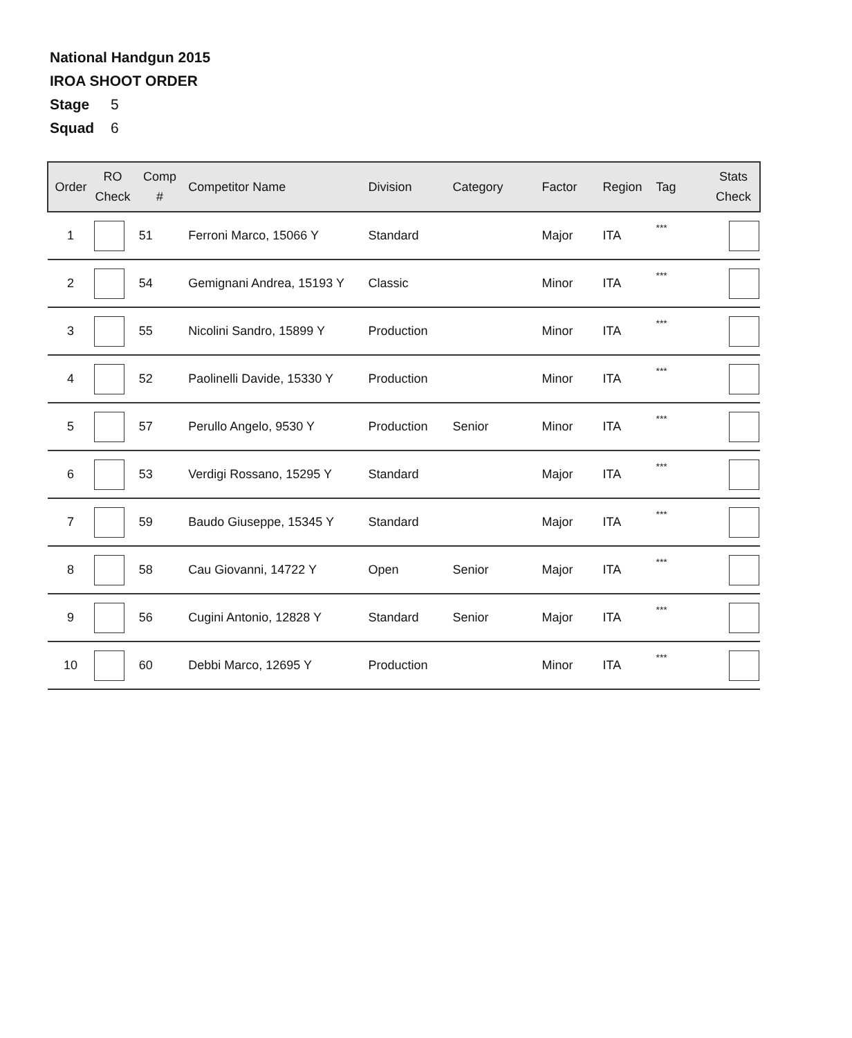National Handgun 2015
IROA SHOOT ORDER
Stage 5
Squad 6
| Order | RO Check | Comp # | Competitor Name | Division | Category | Factor | Region | Tag | Stats Check |
| --- | --- | --- | --- | --- | --- | --- | --- | --- | --- |
| 1 | | 51 | Ferroni Marco, 15066 Y | Standard | | Major | ITA | *** | |
| 2 | | 54 | Gemignani Andrea, 15193 Y | Classic | | Minor | ITA | *** | |
| 3 | | 55 | Nicolini Sandro, 15899 Y | Production | | Minor | ITA | *** | |
| 4 | | 52 | Paolinelli Davide, 15330 Y | Production | | Minor | ITA | *** | |
| 5 | | 57 | Perullo Angelo, 9530 Y | Production | Senior | Minor | ITA | *** | |
| 6 | | 53 | Verdigi Rossano, 15295 Y | Standard | | Major | ITA | *** | |
| 7 | | 59 | Baudo Giuseppe, 15345 Y | Standard | | Major | ITA | *** | |
| 8 | | 58 | Cau Giovanni, 14722 Y | Open | Senior | Major | ITA | *** | |
| 9 | | 56 | Cugini Antonio, 12828 Y | Standard | Senior | Major | ITA | *** | |
| 10 | | 60 | Debbi Marco, 12695 Y | Production | | Minor | ITA | *** | |